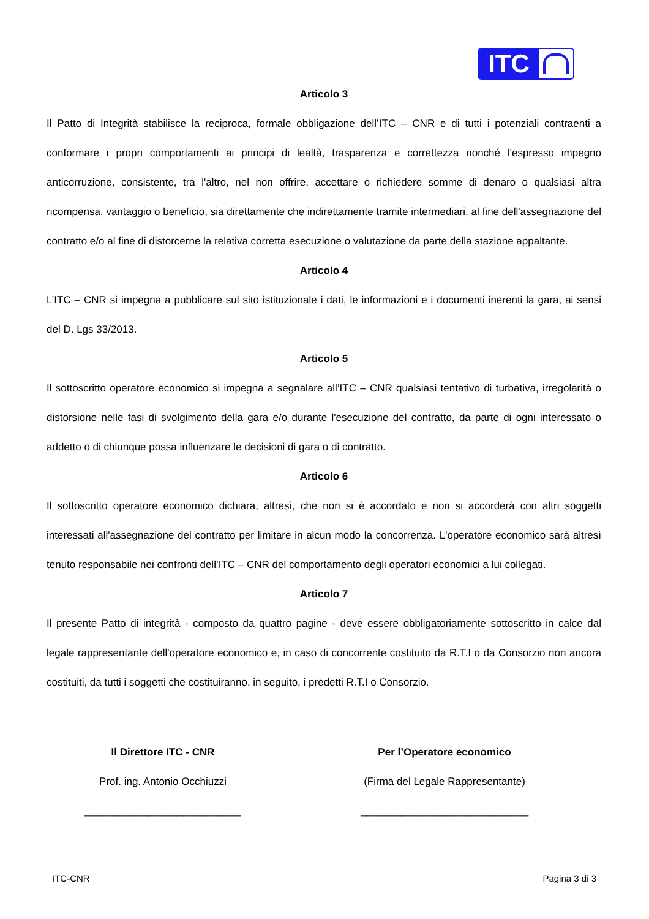ITC
Articolo 3
Il Patto di Integrità stabilisce la reciproca, formale obbligazione dell’ITC – CNR e di tutti i potenziali contraenti a conformare i propri comportamenti ai principi di lealtà, trasparenza e correttezza nonché l'espresso impegno anticorruzione, consistente, tra l'altro, nel non offrire, accettare o richiedere somme di denaro o qualsiasi altra ricompensa, vantaggio o beneficio, sia direttamente che indirettamente tramite intermediari, al fine dell'assegnazione del contratto e/o al fine di distorcerne la relativa corretta esecuzione o valutazione da parte della stazione appaltante.
Articolo 4
L’ITC – CNR si impegna a pubblicare sul sito istituzionale i dati, le informazioni e i documenti inerenti la gara, ai sensi del D. Lgs 33/2013.
Articolo 5
Il sottoscritto operatore economico si impegna a segnalare all’ITC – CNR qualsiasi tentativo di turbativa, irregolarità o distorsione nelle fasi di svolgimento della gara e/o durante l'esecuzione del contratto, da parte di ogni interessato o addetto o di chiunque possa influenzare le decisioni di gara o di contratto.
Articolo 6
Il sottoscritto operatore economico dichiara, altresì, che non si è accordato e non si accorderà con altri soggetti interessati all'assegnazione del contratto per limitare in alcun modo la concorrenza. L'operatore economico sarà altresì tenuto responsabile nei confronti dell’ITC – CNR del comportamento degli operatori economici a lui collegati.
Articolo 7
Il presente Patto di integrità - composto da quattro pagine - deve essere obbligatoriamente sottoscritto in calce dal legale rappresentante dell'operatore economico e, in caso di concorrente costituito da R.T.I o da Consorzio non ancora costituiti, da tutti i soggetti che costituiranno, in seguito, i predetti R.T.I o Consorzio.
Il Direttore ITC - CNR
Prof. ing. Antonio Occhiuzzi
___________________________
Per l’Operatore economico
(Firma del Legale Rappresentante)
_____________________________
ITC-CNR Pagina 3 di 3